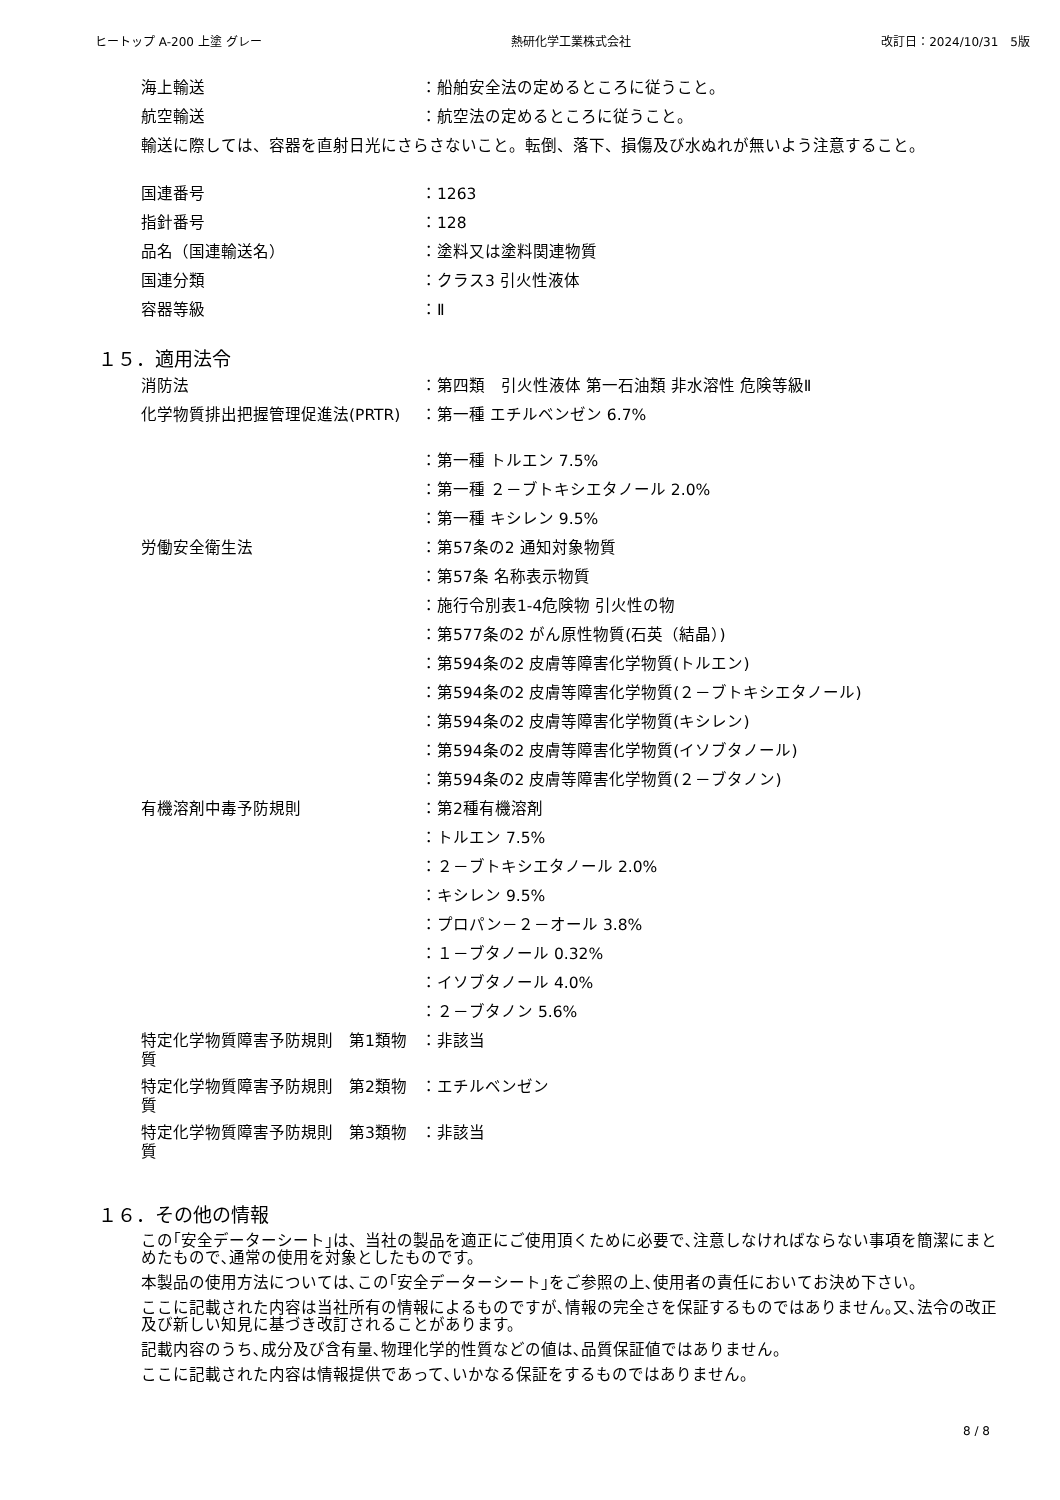ヒートップ A-200 上塗 グレー 熱研化学工業株式会社 改訂日：2024/10/31　5版
| 海上輸送 | ：船舶安全法の定めるところに従うこと。 |
| 航空輸送 | ：航空法の定めるところに従うこと。 |
| 輸送に際しては、容器を直射日光にさらさないこと。転倒、落下、損傷及び水ぬれが無いよう注意すること。 | |
| 国連番号 | ：1263 |
| 指針番号 | ：128 |
| 品名（国連輸送名） | ：塗料又は塗料関連物質 |
| 国連分類 | ：クラス3 引火性液体 |
| 容器等級 | ：Ⅱ |
１５．適用法令
| 消防法 | ：第四類 引火性液体 第一石油類 非水溶性 危険等級Ⅱ |
| 化学物質排出把握管理促進法(PRTR) | ：第一種 エチルベンゼン 6.7% |
| | ：第一種 トルエン 7.5% |
| | ：第一種 ２－ブトキシエタノール 2.0% |
| | ：第一種 キシレン 9.5% |
| 労働安全衛生法 | ：第57条の2 通知対象物質 |
| | ：第57条 名称表示物質 |
| | ：施行令別表1-4危険物 引火性の物 |
| | ：第577条の2 がん原性物質(石英（結晶）) |
| | ：第594条の2 皮膚等障害化学物質(トルエン) |
| | ：第594条の2 皮膚等障害化学物質(２－ブトキシエタノール) |
| | ：第594条の2 皮膚等障害化学物質(キシレン) |
| | ：第594条の2 皮膚等障害化学物質(イソブタノール) |
| | ：第594条の2 皮膚等障害化学物質(２－ブタノン) |
| 有機溶剤中毒予防規則 | ：第2種有機溶剤 |
| | ：トルエン 7.5% |
| | ：２－ブトキシエタノール 2.0% |
| | ：キシレン 9.5% |
| | ：プロパン－２－オール 3.8% |
| | ：１－ブタノール 0.32% |
| | ：イソブタノール 4.0% |
| | ：２－ブタノン 5.6% |
| 特定化学物質障害予防規則 第1類物質 | ：非該当 |
| 特定化学物質障害予防規則 第2類物質 | ：エチルベンゼン |
| 特定化学物質障害予防規則 第3類物質 | ：非該当 |
１６．その他の情報
この｢安全データーシート｣は、当社の製品を適正にご使用頂くために必要で､注意しなければならない事項を簡潔にまとめたもので､通常の使用を対象としたものです。
本製品の使用方法については､この｢安全データーシート｣をご参照の上､使用者の責任においてお決め下さい。
ここに記載された内容は当社所有の情報によるものですが､情報の完全さを保証するものではありません｡又､法令の改正及び新しい知見に基づき改訂されることがあります。
記載内容のうち､成分及び含有量､物理化学的性質などの値は､品質保証値ではありません。
ここに記載された内容は情報提供であって､いかなる保証をするものではありません。
8 / 8